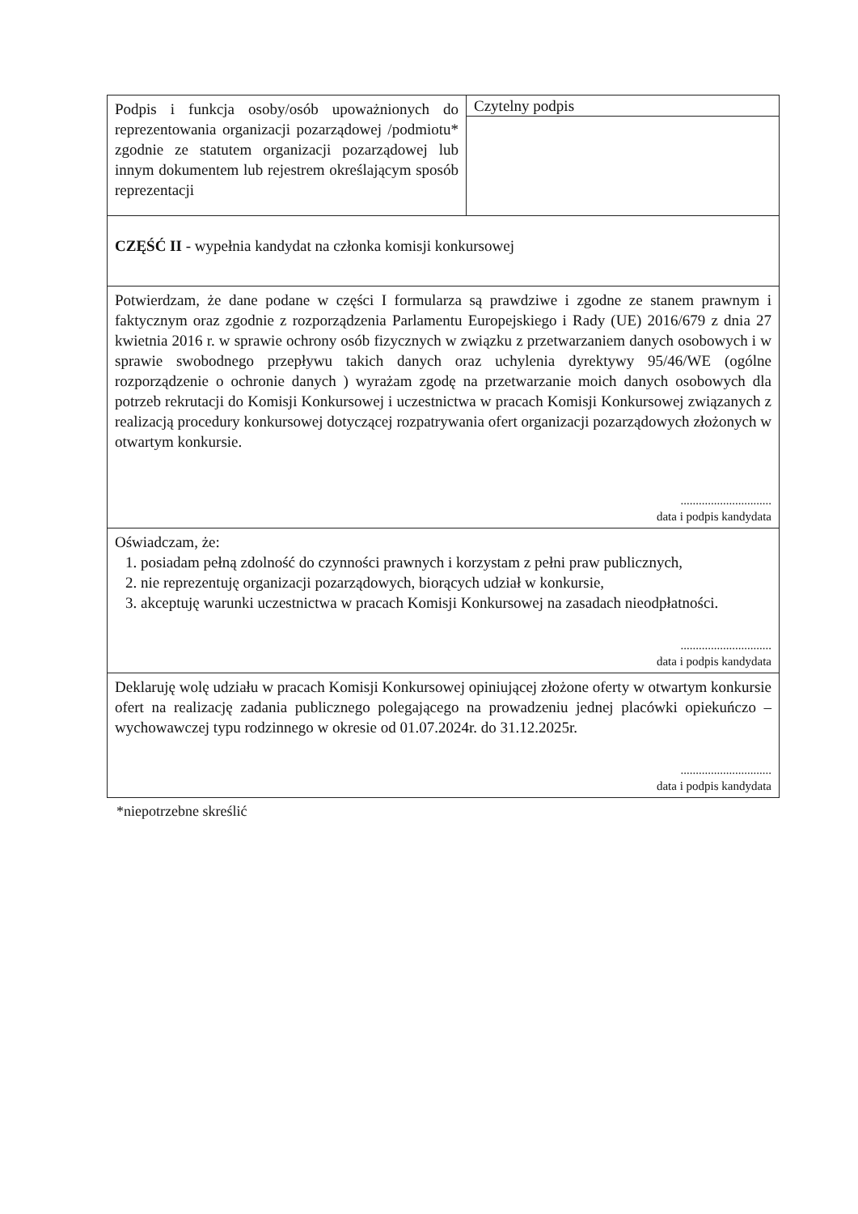| Podpis i funkcja osoby/osób upoważnionych do reprezentowania organizacji pozarządowej /podmiotu* zgodnie ze statutem organizacji pozarządowej lub innym dokumentem lub rejestrem określającym sposób reprezentacji | Czytelny podpis |
| CZĘŚĆ II - wypełnia kandydat na członka komisji konkursowej | |
| Potwierdzam, że dane podane w części I formularza są prawdziwe i zgodne ze stanem prawnym i faktycznym oraz zgodnie z rozporządzenia Parlamentu Europejskiego i Rady (UE) 2016/679 z dnia 27 kwietnia 2016 r. w sprawie ochrony osób fizycznych w związku z przetwarzaniem danych osobowych i w sprawie swobodnego przepływu takich danych oraz uchylenia dyrektywy 95/46/WE (ogólne rozporządzenie o ochronie danych ) wyrażam zgodę na przetwarzanie moich danych osobowych dla potrzeb rekrutacji do Komisji Konkursowej i uczestnictwa w pracach Komisji Konkursowej związanych z realizacją procedury konkursowej dotyczącej rozpatrywania ofert organizacji pozarządowych złożonych w otwartym konkursie. .............................. data i podpis kandydata | |
| Oświadczam, że: 1. posiadam pełną zdolność do czynności prawnych i korzystam z pełni praw publicznych, 2. nie reprezentuję organizacji pozarządowych, biorących udział w konkursie, 3. akceptuję warunki uczestnictwa w pracach Komisji Konkursowej na zasadach nieodpłatności. .............................. data i podpis kandydata | |
| Deklaruję wolę udziału w pracach Komisji Konkursowej opiniującej złożone oferty w otwartym konkursie ofert na realizację zadania publicznego polegającego na prowadzeniu jednej placówki opiekuńczo – wychowawczej typu rodzinnego w okresie od 01.07.2024r. do 31.12.2025r. .............................. data i podpis kandydata | |
*niepotrzebne skreślić